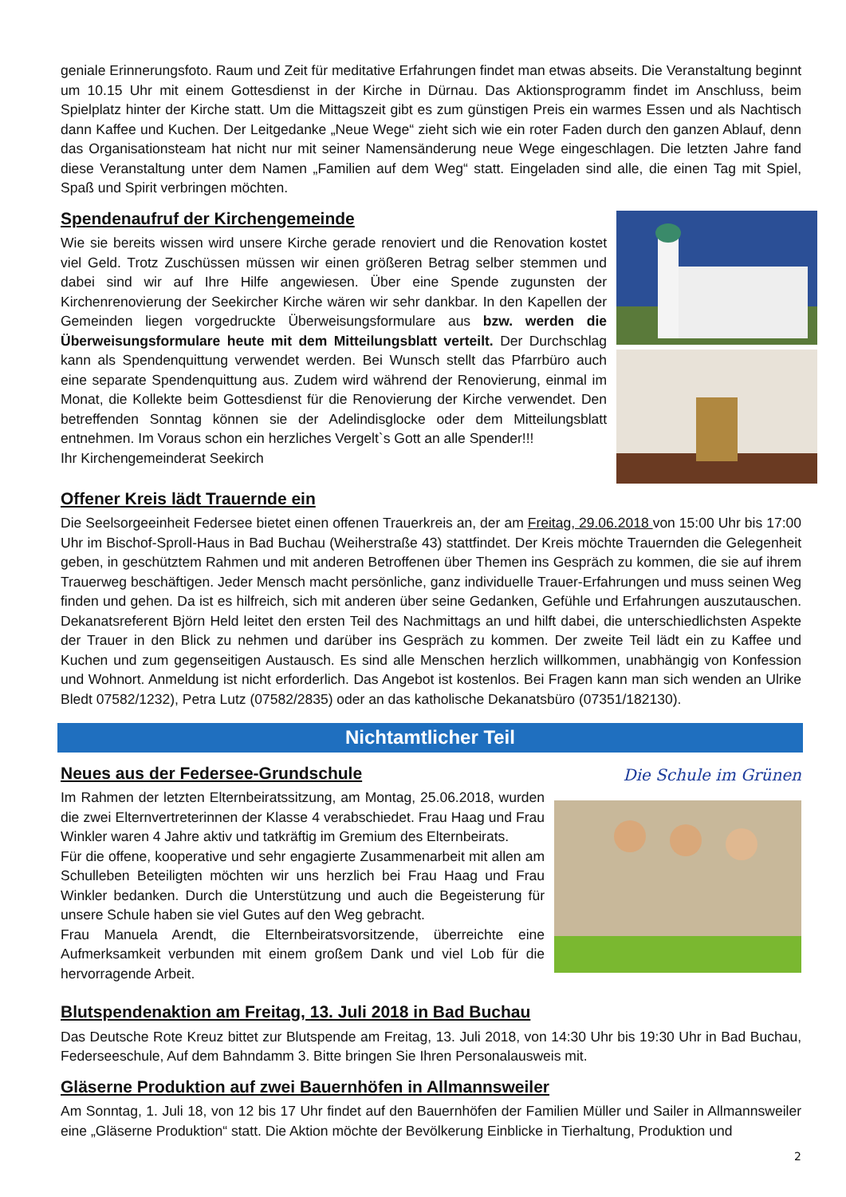geniale Erinnerungsfoto. Raum und Zeit für meditative Erfahrungen findet man etwas abseits. Die Veranstaltung beginnt um 10.15 Uhr mit einem Gottesdienst in der Kirche in Dürnau. Das Aktionsprogramm findet im Anschluss, beim Spielplatz hinter der Kirche statt. Um die Mittagszeit gibt es zum günstigen Preis ein warmes Essen und als Nachtisch dann Kaffee und Kuchen. Der Leitgedanke „Neue Wege“ zieht sich wie ein roter Faden durch den ganzen Ablauf, denn das Organisationsteam hat nicht nur mit seiner Namensänderung neue Wege eingeschlagen. Die letzten Jahre fand diese Veranstaltung unter dem Namen „Familien auf dem Weg“ statt. Eingeladen sind alle, die einen Tag mit Spiel, Spaß und Spirit verbringen möchten.
Spendenaufruf der Kirchengemeinde
Wie sie bereits wissen wird unsere Kirche gerade renoviert und die Renovation kostet viel Geld. Trotz Zuschüssen müssen wir einen größeren Betrag selber stemmen und dabei sind wir auf Ihre Hilfe angewiesen. Über eine Spende zugunsten der Kirchenrenovierung der Seekircher Kirche wären wir sehr dankbar. In den Kapellen der Gemeinden liegen vorgedruckte Überweisungsformulare aus bzw. werden die Überweisungsformulare heute mit dem Mitteilungsblatt verteilt. Der Durchschlag kann als Spendenquittung verwendet werden. Bei Wunsch stellt das Pfarrbüro auch eine separate Spendenquittung aus. Zudem wird während der Renovierung, einmal im Monat, die Kollekte beim Gottesdienst für die Renovierung der Kirche verwendet. Den betreffenden Sonntag können sie der Adelindisglocke oder dem Mitteilungsblatt entnehmen. Im Voraus schon ein herzliches Vergelt`s Gott an alle Spender!!!
Ihr Kirchengemeinderat Seekirch
Offener Kreis lädt Trauernde ein
Die Seelsorgeeinheit Federsee bietet einen offenen Trauerkreis an, der am Freitag, 29.06.2018 von 15:00 Uhr bis 17:00 Uhr im Bischof-Sproll-Haus in Bad Buchau (Weiherstraße 43) stattfindet. Der Kreis möchte Trauernden die Gelegenheit geben, in geschütztem Rahmen und mit anderen Betroffenen über Themen ins Gespräch zu kommen, die sie auf ihrem Trauerweg beschäftigen. Jeder Mensch macht persönliche, ganz individuelle Trauer-Erfahrungen und muss seinen Weg finden und gehen. Da ist es hilfreich, sich mit anderen über seine Gedanken, Gefühle und Erfahrungen auszutauschen. Dekanatsreferent Björn Held leitet den ersten Teil des Nachmittags an und hilft dabei, die unterschiedlichsten Aspekte der Trauer in den Blick zu nehmen und darüber ins Gespräch zu kommen. Der zweite Teil lädt ein zu Kaffee und Kuchen und zum gegenseitigen Austausch. Es sind alle Menschen herzlich willkommen, unabhängig von Konfession und Wohnort. Anmeldung ist nicht erforderlich. Das Angebot ist kostenlos. Bei Fragen kann man sich wenden an Ulrike Bledt 07582/1232), Petra Lutz (07582/2835) oder an das katholische Dekanatsbüro (07351/182130).
Nichtamtlicher Teil
Die Schule im Grünen
Neues aus der Federsee-Grundschule
Im Rahmen der letzten Elternbeiratssitzung, am Montag, 25.06.2018, wurden die zwei Elternvertreterinnen der Klasse 4 verabschiedet. Frau Haag und Frau Winkler waren 4 Jahre aktiv und tatkräftig im Gremium des Elternbeirats.
Für die offene, kooperative und sehr engagierte Zusammenarbeit mit allen am Schulleben Beteiligten möchten wir uns herzlich bei Frau Haag und Frau Winkler bedanken. Durch die Unterstützung und auch die Begeisterung für unsere Schule haben sie viel Gutes auf den Weg gebracht.
Frau Manuela Arendt, die Elternbeiratsvorsitzende, überreichte eine Aufmerksamkeit verbunden mit einem großem Dank und viel Lob für die hervorragende Arbeit.
Blutspendenaktion am Freitag, 13. Juli 2018 in Bad Buchau
Das Deutsche Rote Kreuz bittet zur Blutspende am Freitag, 13. Juli 2018, von 14:30 Uhr bis 19:30 Uhr in Bad Buchau, Federseeschule, Auf dem Bahndamm 3. Bitte bringen Sie Ihren Personalausweis mit.
Gläserne Produktion auf zwei Bauernhöfen in Allmannsweiler
Am Sonntag, 1. Juli 18, von 12 bis 17 Uhr findet auf den Bauernhöfen der Familien Müller und Sailer in Allmannsweiler eine „Gläserne Produktion“ statt. Die Aktion möchte der Bevölkerung Einblicke in Tierhaltung, Produktion und
2